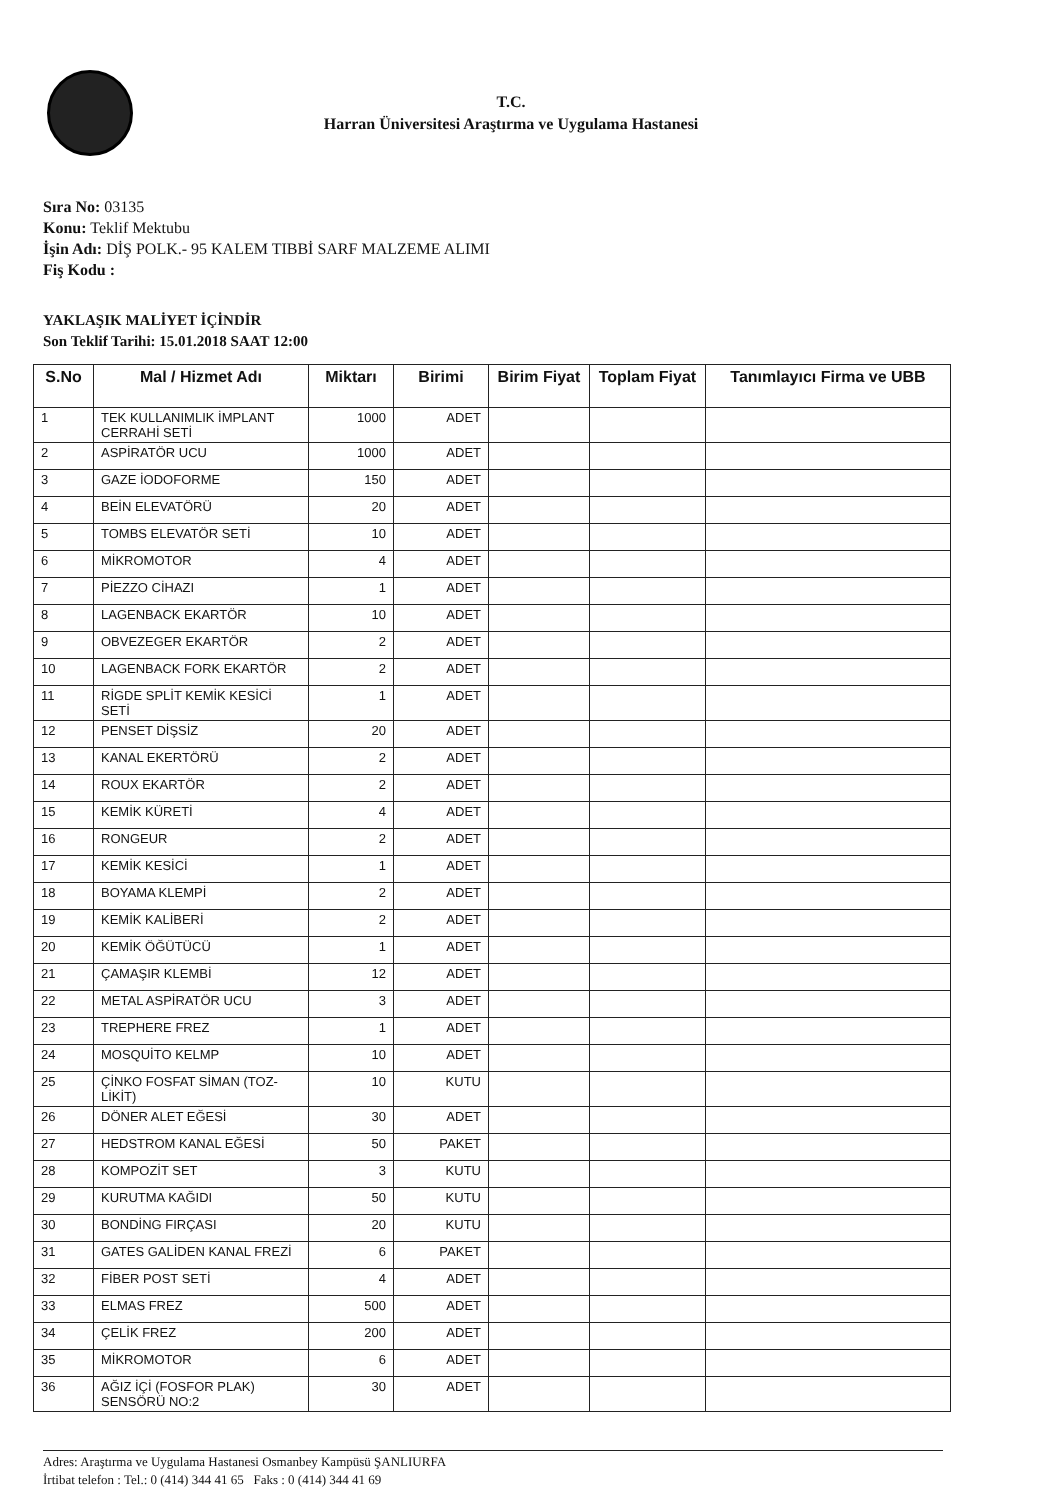T.C.
Harran Üniversitesi Araştırma ve Uygulama Hastanesi
Sıra No: 03135
Konu: Teklif Mektubu
İşin Adı: DİŞ POLK.- 95 KALEM TIBBİ SARF MALZEME ALIMI
Fiş Kodu :
YAKLAŞIK MALİYET İÇİNDİR
Son Teklif Tarihi: 15.01.2018 SAAT 12:00
| S.No | Mal / Hizmet Adı | Miktarı | Birimi | Birim Fiyat | Toplam Fiyat | Tanımlayıcı Firma ve UBB |
| --- | --- | --- | --- | --- | --- | --- |
| 1 | TEK KULLANIMLIK İMPLANT CERRAHİ SETİ | 1000 | ADET | | | |
| 2 | ASPİRATÖR UCU | 1000 | ADET | | | |
| 3 | GAZE İODOFORME | 150 | ADET | | | |
| 4 | BEİN ELEVATÖRÜ | 20 | ADET | | | |
| 5 | TOMBS ELEVATÖR SETİ | 10 | ADET | | | |
| 6 | MİKROMOTOR | 4 | ADET | | | |
| 7 | PİEZZO CİHAZI | 1 | ADET | | | |
| 8 | LAGENBACK EKARTÖR | 10 | ADET | | | |
| 9 | OBVEZEGER EKARTÖR | 2 | ADET | | | |
| 10 | LAGENBACK FORK EKARTÖR | 2 | ADET | | | |
| 11 | RİGDE SPLİT KEMİK KESİCİ SETİ | 1 | ADET | | | |
| 12 | PENSET DİŞSİZ | 20 | ADET | | | |
| 13 | KANAL EKERTÖRÜ | 2 | ADET | | | |
| 14 | ROUX EKARTÖR | 2 | ADET | | | |
| 15 | KEMİK KÜRETİ | 4 | ADET | | | |
| 16 | RONGEUR | 2 | ADET | | | |
| 17 | KEMİK KESİCİ | 1 | ADET | | | |
| 18 | BOYAMA KLEMPİ | 2 | ADET | | | |
| 19 | KEMİK KALİBERİ | 2 | ADET | | | |
| 20 | KEMİK ÖĞÜTÜCÜ | 1 | ADET | | | |
| 21 | ÇAMAŞIR KLEMBİ | 12 | ADET | | | |
| 22 | METAL ASPİRATÖR UCU | 3 | ADET | | | |
| 23 | TREPHERE FREZ | 1 | ADET | | | |
| 24 | MOSQUİTO KELMP | 10 | ADET | | | |
| 25 | ÇİNKO FOSFAT SİMAN (TOZ-LİKİT) | 10 | KUTU | | | |
| 26 | DÖNER ALET EĞESİ | 30 | ADET | | | |
| 27 | HEDSTROM KANAL EĞESİ | 50 | PAKET | | | |
| 28 | KOMPOZİT SET | 3 | KUTU | | | |
| 29 | KURUTMA KAĞIDI | 50 | KUTU | | | |
| 30 | BONDİNG FIRÇASI | 20 | KUTU | | | |
| 31 | GATES GALİDEN KANAL FREZİ | 6 | PAKET | | | |
| 32 | FİBER POST SETİ | 4 | ADET | | | |
| 33 | ELMAS FREZ | 500 | ADET | | | |
| 34 | ÇELİK FREZ | 200 | ADET | | | |
| 35 | MİKROMOTOR | 6 | ADET | | | |
| 36 | AĞIZ İÇİ (FOSFOR PLAK) SENSÖRÜ NO:2 | 30 | ADET | | | |
Adres: Araştırma ve Uygulama Hastanesi Osmanbey Kampüsü ŞANLIURFA
İrtibat telefon : Tel.: 0 (414) 344 41 65 Faks : 0 (414) 344 41 69